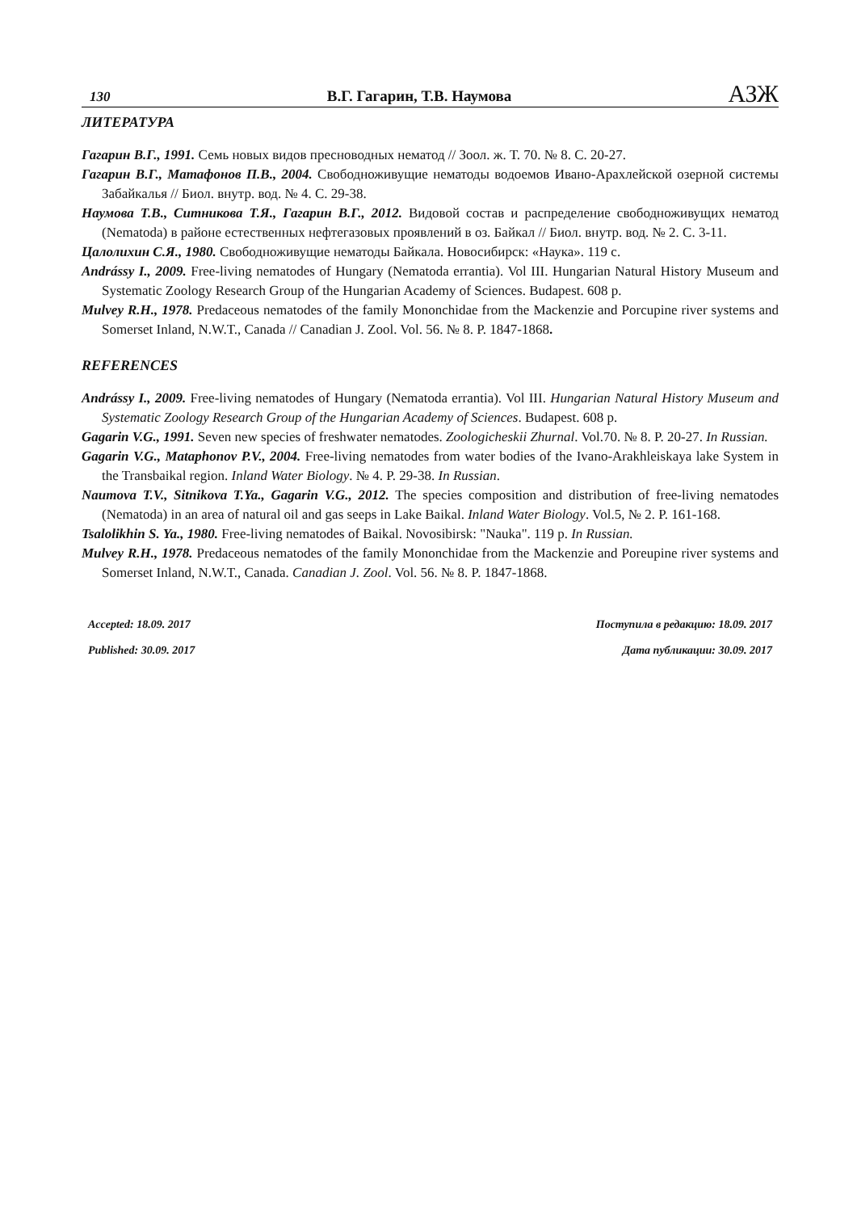130 В.Г. Гагарин, Т.В. Наумова АЗЖ
ЛИТЕРАТУРА
Гагарин В.Г., 1991. Семь новых видов пресноводных нематод // Зоол. ж. Т. 70. № 8. С. 20-27.
Гагарин В.Г., Матафонов П.В., 2004. Свободноживущие нематоды водоемов Ивано-Арахлейской озерной системы Забайкалья // Биол. внутр. вод. № 4. С. 29-38.
Наумова Т.В., Ситникова Т.Я., Гагарин В.Г., 2012. Видовой состав и распределение свободноживущих нематод (Nematoda) в районе естественных нефтегазовых проявлений в оз. Байкал // Биол. внутр. вод. № 2. С. 3-11.
Цалолихин С.Я., 1980. Свободноживущие нематоды Байкала. Новосибирск: «Наука». 119 с.
Andrássy I., 2009. Free-living nematodes of Hungary (Nematoda errantia). Vol III. Hungarian Natural History Museum and Systematic Zoology Research Group of the Hungarian Academy of Sciences. Budapest. 608 p.
Mulvey R.H., 1978. Predaceous nematodes of the family Mononchidae from the Mackenzie and Porcupine river systems and Somerset Inland, N.W.T., Canada // Canadian J. Zool. Vol. 56. № 8. P. 1847-1868.
REFERENCES
Andrássy I., 2009. Free-living nematodes of Hungary (Nematoda errantia). Vol III. Hungarian Natural History Museum and Systematic Zoology Research Group of the Hungarian Academy of Sciences. Budapest. 608 p.
Gagarin V.G., 1991. Seven new species of freshwater nematodes. Zoologicheskii Zhurnal. Vol.70. № 8. P. 20-27. In Russian.
Gagarin V.G., Mataphonov P.V., 2004. Free-living nematodes from water bodies of the Ivano-Arakhleiskaya lake System in the Transbaikal region. Inland Water Biology. № 4. P. 29-38. In Russian.
Naumova T.V., Sitnikova T.Ya., Gagarin V.G., 2012. The species composition and distribution of free-living nematodes (Nematoda) in an area of natural oil and gas seeps in Lake Baikal. Inland Water Biology. Vol.5, № 2. P. 161-168.
Tsalolikhin S. Ya., 1980. Free-living nematodes of Baikal. Novosibirsk: "Nauka". 119 p. In Russian.
Mulvey R.H., 1978. Predaceous nematodes of the family Mononchidae from the Mackenzie and Poreupine river systems and Somerset Inland, N.W.T., Canada. Canadian J. Zool. Vol. 56. № 8. P. 1847-1868.
Accepted: 18.09. 2017
Published: 30.09. 2017
Поступила в редакцию: 18.09. 2017
Дата публикации: 30.09. 2017